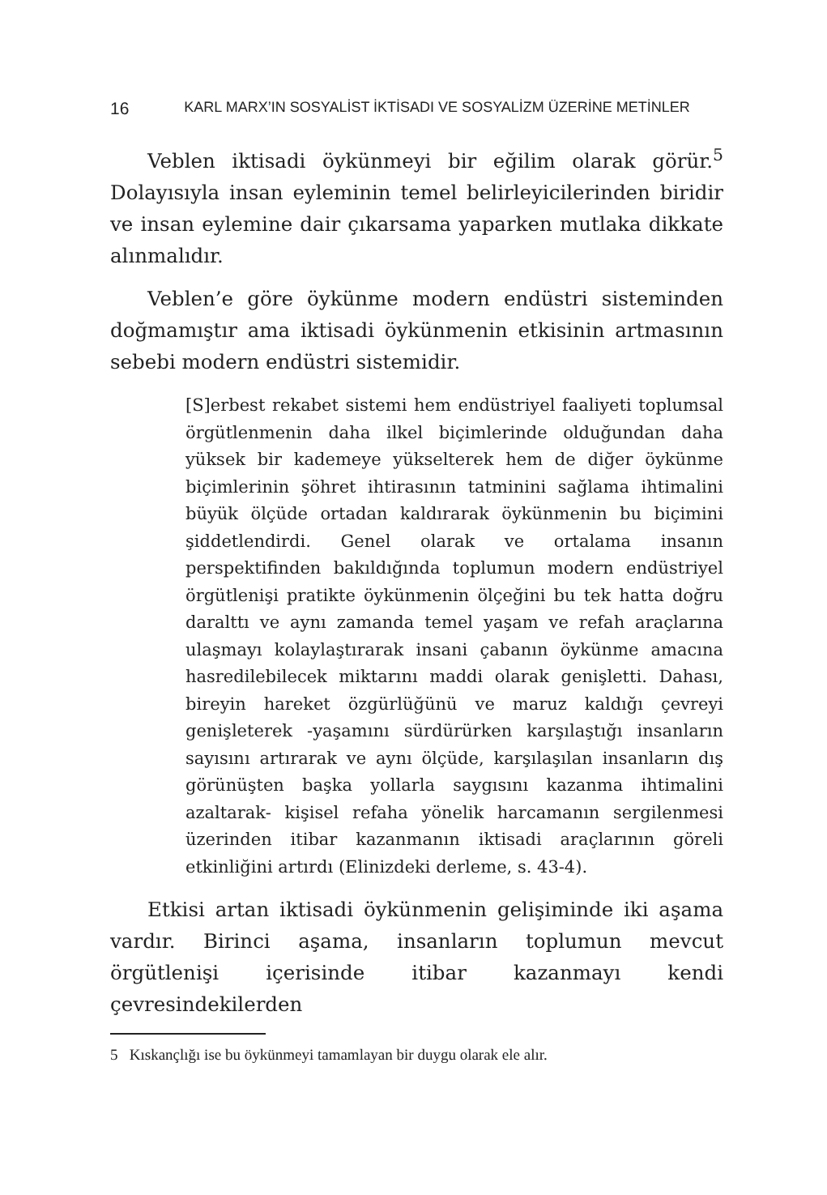16 KARL MARX’IN SOSYALİST İKTİSADI VE SOSYALİZM ÜZERİNE METİNLER
Veblen iktisadi öykünmeyi bir eğilim olarak görür.<sup>5</sup> Dolayısıyla insan eyleminin temel belirleyicilerinden biridir ve insan eylemine dair çıkarsama yaparken mutlaka dikkate alınmalıdır.
Veblen’e göre öykünme modern endüstri sisteminden doğmamıştır ama iktisadi öykünmenin etkisinin artmasının sebebi modern endüstri sistemidir.
[S]erbest rekabet sistemi hem endüstriyel faaliyeti toplumsal örgütlenmenin daha ilkel biçimlerinde olduğundan daha yüksek bir kademeye yükselterek hem de diğer öykünme biçimlerinin şöhret ihtirasının tatminini sağlama ihtimalini büyük ölçüde ortadan kaldırarak öykünmenin bu biçimini şiddetlendirdi. Genel olarak ve ortalama insanın perspektifinden bakıldığında toplumun modern endüstriyel örgütlenişi pratikte öykünmenin ölçeğini bu tek hatta doğru daralttı ve aynı zamanda temel yaşam ve refah araçlarına ulaşmayı kolaylaştırarak insani çabanın öykünme amacına hasredilebilecek miktarını maddi olarak genişletti. Dahası, bireyin hareket özgürlüğünü ve maruz kaldığı çevreyi genişleterek -yaşamını sürdürürken karşılaştığı insanların sayısını artırarak ve aynı ölçüde, karşılaşılan insanların dış görünüşten başka yollarla saygısını kazanma ihtimalini azaltarak- kişisel refaha yönelik harcamanın sergilenmesi üzerinden itibar kazanmanın iktisadi araçlarının göreli etkinliğini artırdı (Elinizdeki derleme, s. 43-4).
Etkisi artan iktisadi öykünmenin gelişiminde iki aşama vardır. Birinci aşama, insanların toplumun mevcut örgütlenişi içerisinde itibar kazanmayı kendi çevresindekilerden
5 Kıskançlığı ise bu öykünmeyi tamamlayan bir duygu olarak ele alır.